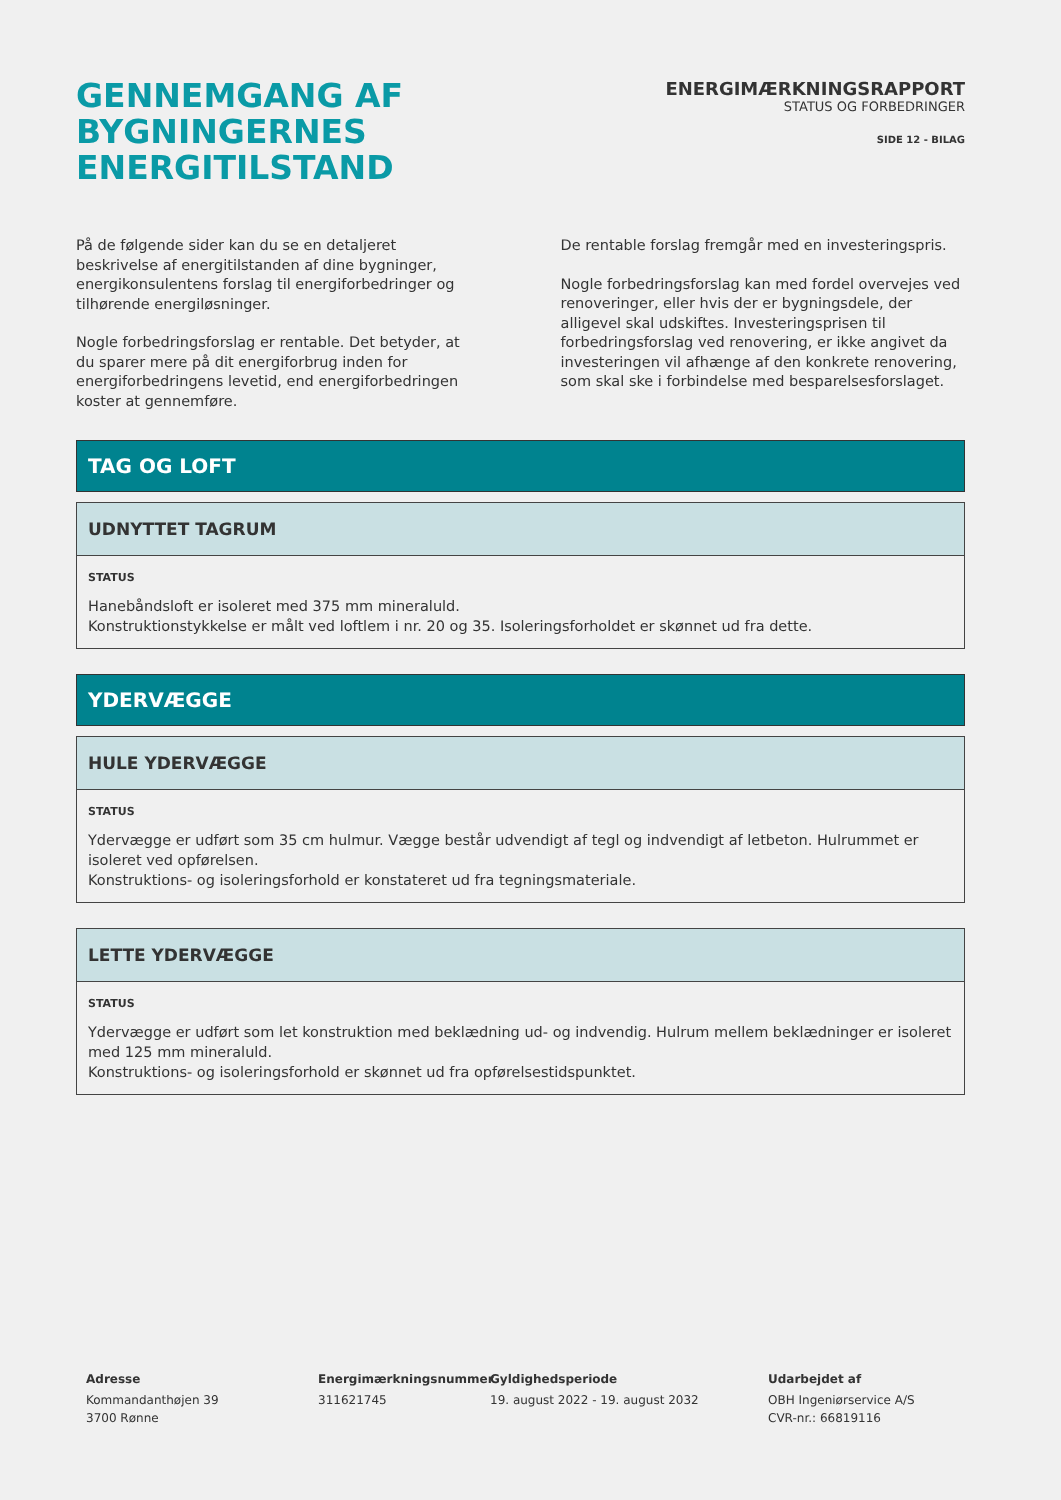GENNEMGANG AF
BYGNINGERNES ENERGITILSTAND
ENERGIMÆRKNINGSRAPPORT
STATUS OG FORBEDRINGER
SIDE 12 - BILAG
På de følgende sider kan du se en detaljeret beskrivelse af energitilstanden af dine bygninger, energikonsulentens forslag til energiforbedringer og tilhørende energiløsninger.
Nogle forbedringsforslag er rentable. Det betyder, at du sparer mere på dit energiforbrug inden for energiforbedringens levetid, end energiforbedringen koster at gennemføre.
De rentable forslag fremgår med en investeringspris.
Nogle forbedringsforslag kan med fordel overvejes ved renoveringer, eller hvis der er bygningsdele, der alligevel skal udskiftes. Investeringsprisen til forbedringsforslag ved renovering, er ikke angivet da investeringen vil afhænge af den konkrete renovering, som skal ske i forbindelse med besparelsesforslaget.
TAG OG LOFT
UDNYTTET TAGRUM
STATUS
Hanebåndsloft er isoleret med 375 mm mineraluld.
Konstruktionstykkelse er målt ved loftlem i nr. 20 og 35. Isoleringsforholdet er skønnet ud fra dette.
YDERVÆGGE
HULE YDERVÆGGE
STATUS
Ydervægge er udført som 35 cm hulmur. Vægge består udvendigt af tegl og indvendigt af letbeton. Hulrummet er isoleret ved opførelsen.
Konstruktions- og isoleringsforhold er konstateret ud fra tegningsmateriale.
LETTE YDERVÆGGE
STATUS
Ydervægge er udført som let konstruktion med beklædning ud- og indvendig. Hulrum mellem beklædninger er isoleret med 125 mm mineraluld.
Konstruktions- og isoleringsforhold er skønnet ud fra opførelsestidspunktet.
Adresse
Kommandanthøjen 39
3700 Rønne
Energimærkningsnummer
311621745
Gyldighedsperiode
19. august 2022 - 19. august 2032
Udarbejdet af
OBH Ingeniørservice A/S
CVR-nr.: 66819116